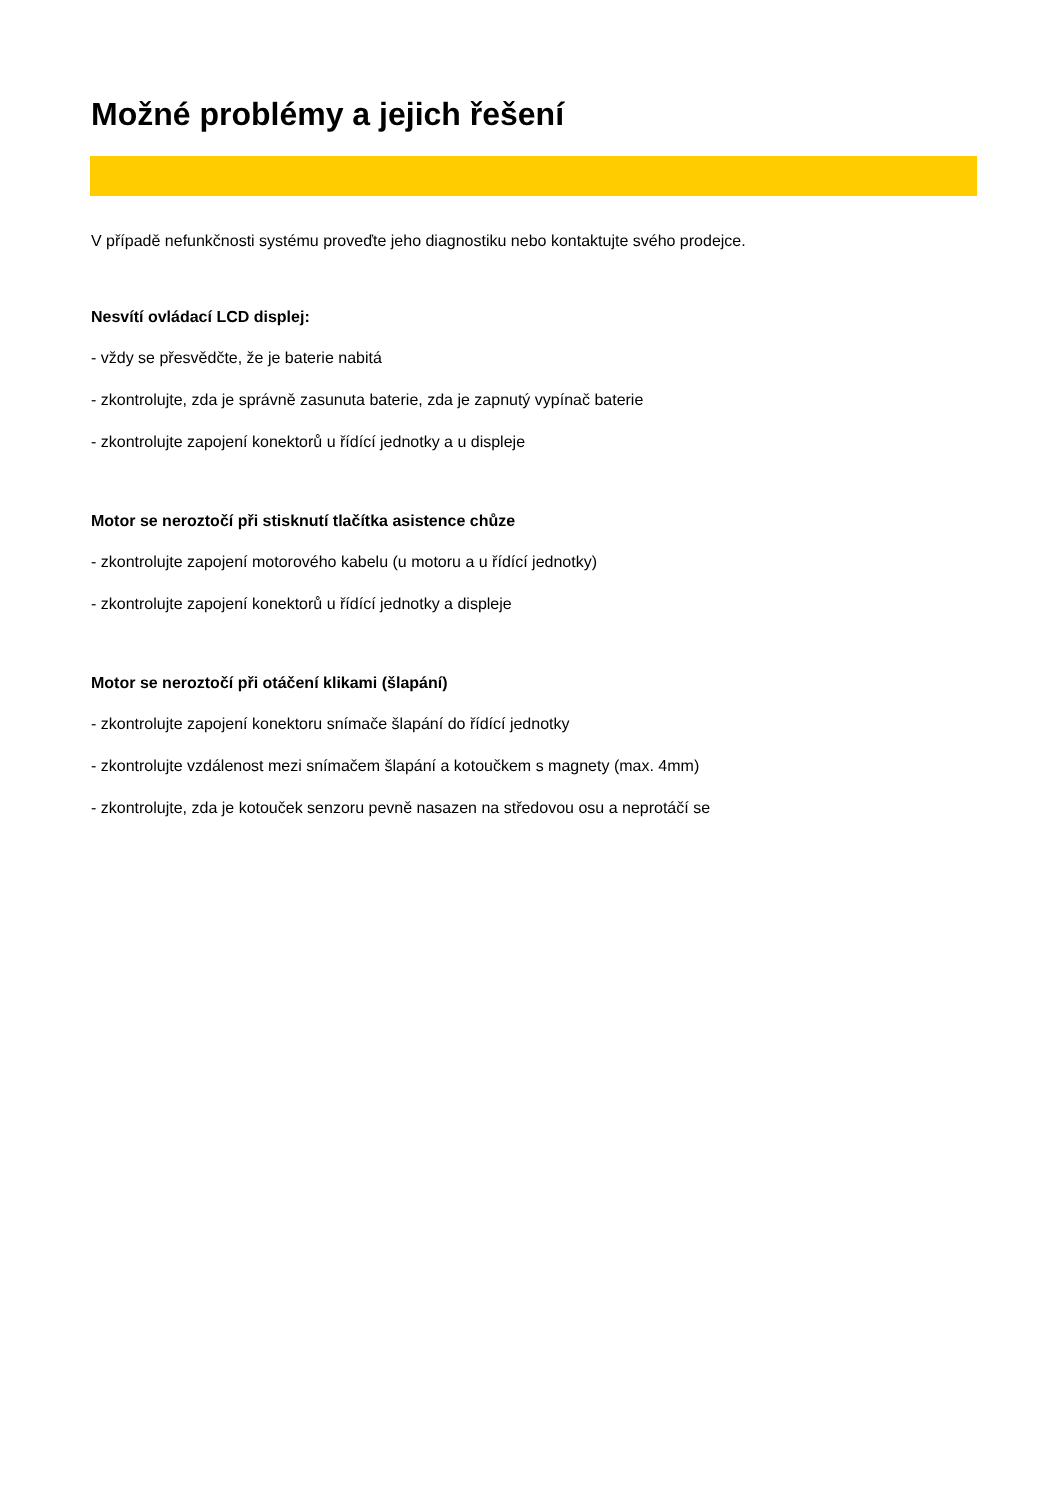Možné problémy a jejich řešení
V případě nefunkčnosti systému proveďte jeho diagnostiku nebo kontaktujte svého prodejce.
Nesvítí ovládací LCD displej:
- vždy se přesvědčte, že je baterie nabitá
- zkontrolujte, zda je správně zasunuta baterie, zda je zapnutý vypínač baterie
- zkontrolujte zapojení konektorů u řídící jednotky a u displeje
Motor se neroztočí při stisknutí tlačítka asistence chůze
- zkontrolujte zapojení motorového kabelu (u motoru a u řídící jednotky)
- zkontrolujte zapojení konektorů u řídící jednotky a displeje
Motor se neroztočí při otáčení klikami (šlapání)
- zkontrolujte zapojení konektoru snímače šlapání do řídící jednotky
- zkontrolujte vzdálenost mezi snímačem šlapání a kotoučkem s magnety (max. 4mm)
- zkontrolujte, zda je kotouček senzoru pevně nasazen na středovou osu a neprotáčí se